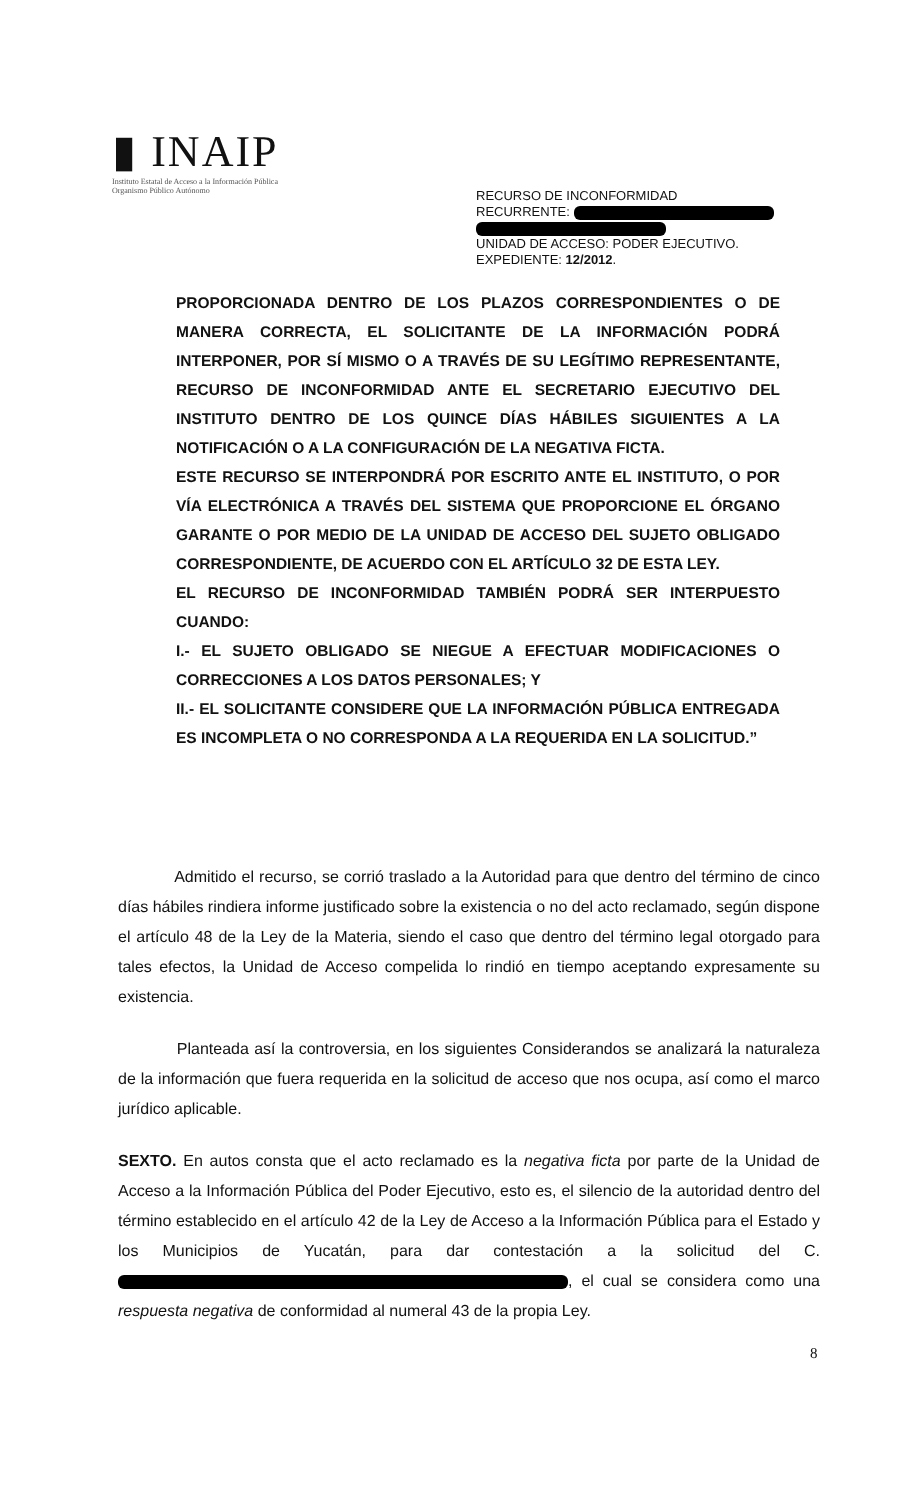▮ INAIP
Instituto Estatal de Acceso a la Información Pública
Organismo Público Autónomo
RECURSO DE INCONFORMIDAD
RECURRENTE:
UNIDAD DE ACCESO: PODER EJECUTIVO.
EXPEDIENTE: 12/2012.
PROPORCIONADA DENTRO DE LOS PLAZOS CORRESPONDIENTES O DE MANERA CORRECTA, EL SOLICITANTE DE LA INFORMACIÓN PODRÁ INTERPONER, POR SÍ MISMO O A TRAVÉS DE SU LEGÍTIMO REPRESENTANTE, RECURSO DE INCONFORMIDAD ANTE EL SECRETARIO EJECUTIVO DEL INSTITUTO DENTRO DE LOS QUINCE DÍAS HÁBILES SIGUIENTES A LA NOTIFICACIÓN O A LA CONFIGURACIÓN DE LA NEGATIVA FICTA.
ESTE RECURSO SE INTERPONDRÁ POR ESCRITO ANTE EL INSTITUTO, O POR VÍA ELECTRÓNICA A TRAVÉS DEL SISTEMA QUE PROPORCIONE EL ÓRGANO GARANTE O POR MEDIO DE LA UNIDAD DE ACCESO DEL SUJETO OBLIGADO CORRESPONDIENTE, DE ACUERDO CON EL ARTÍCULO 32 DE ESTA LEY.
EL RECURSO DE INCONFORMIDAD TAMBIÉN PODRÁ SER INTERPUESTO CUANDO:
I.- EL SUJETO OBLIGADO SE NIEGUE A EFECTUAR MODIFICACIONES O CORRECCIONES A LOS DATOS PERSONALES; Y
II.- EL SOLICITANTE CONSIDERE QUE LA INFORMACIÓN PÚBLICA ENTREGADA ES INCOMPLETA O NO CORRESPONDA A LA REQUERIDA EN LA SOLICITUD.”
Admitido el recurso, se corrió traslado a la Autoridad para que dentro del término de cinco días hábiles rindiera informe justificado sobre la existencia o no del acto reclamado, según dispone el artículo 48 de la Ley de la Materia, siendo el caso que dentro del término legal otorgado para tales efectos, la Unidad de Acceso compelida lo rindió en tiempo aceptando expresamente su existencia.
Planteada así la controversia, en los siguientes Considerandos se analizará la naturaleza de la información que fuera requerida en la solicitud de acceso que nos ocupa, así como el marco jurídico aplicable.
SEXTO. En autos consta que el acto reclamado es la negativa ficta por parte de la Unidad de Acceso a la Información Pública del Poder Ejecutivo, esto es, el silencio de la autoridad dentro del término establecido en el artículo 42 de la Ley de Acceso a la Información Pública para el Estado y los Municipios de Yucatán, para dar contestación a la solicitud del C. , el cual se considera como una respuesta negativa de conformidad al numeral 43 de la propia Ley.
8